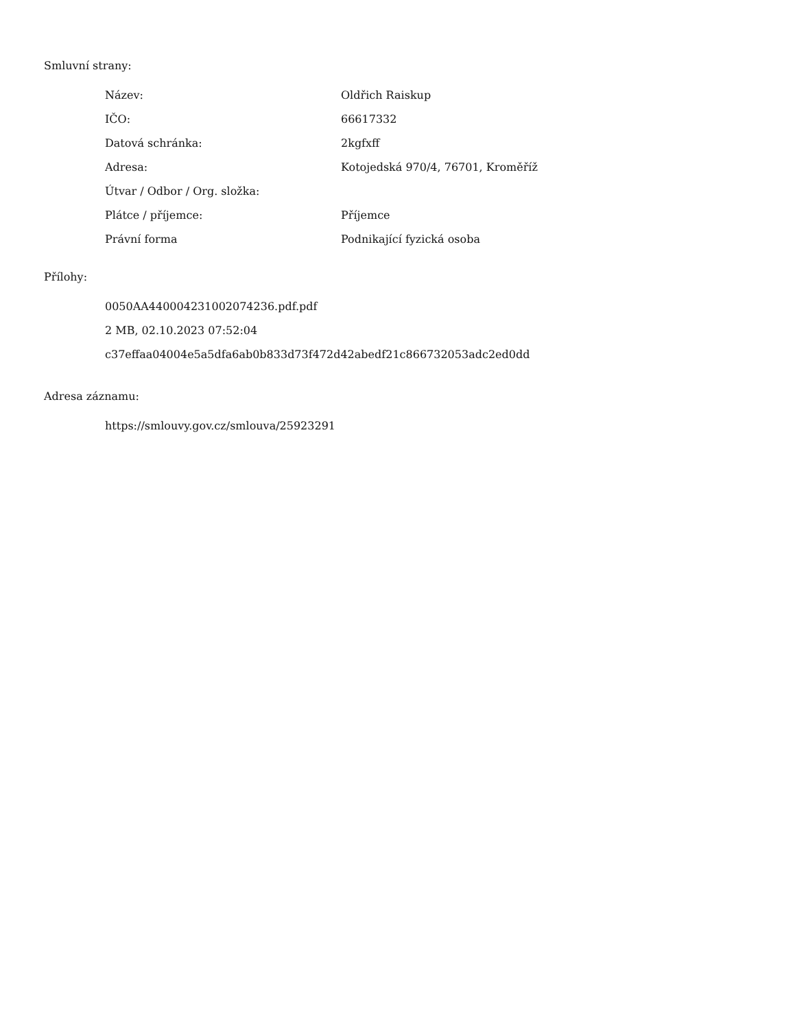Smluvní strany:
| Název: | Oldřich Raiskup |
| IČO: | 66617332 |
| Datová schránka: | 2kgfxff |
| Adresa: | Kotojedská 970/4, 76701, Kroměříž |
| Útvar / Odbor / Org. složka: | |
| Plátce / příjemce: | Příjemce |
| Právní forma | Podnikající fyzická osoba |
Přílohy:
0050AA4400042310020742​36.pdf.pdf
2 MB, 02.10.2023 07:52:04
c37effaa04004e5a5dfa6ab0b833d73f472d42abedf21c866732053adc2ed0dd
Adresa záznamu:
https://smlouvy.gov.cz/smlouva/25923291